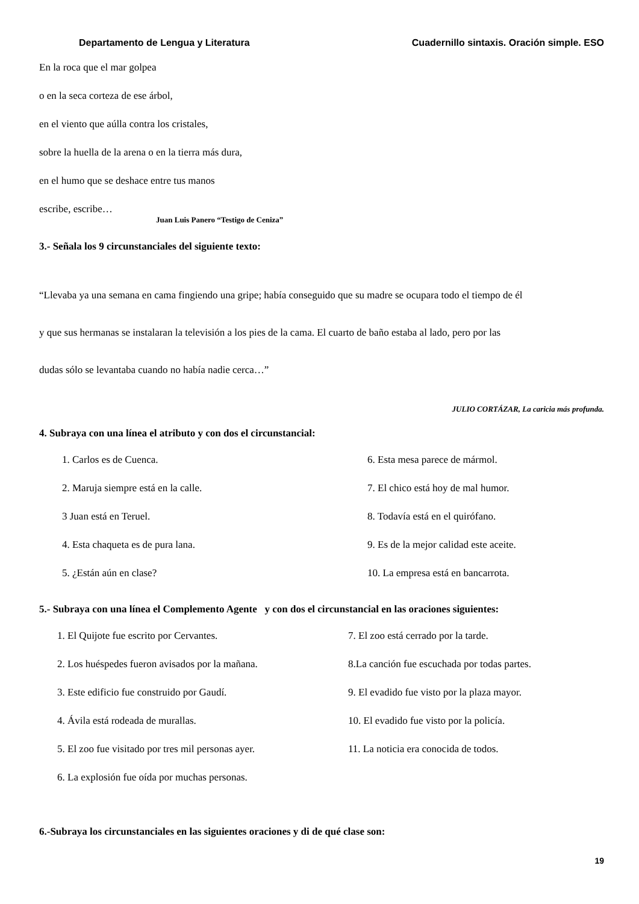Departamento de Lengua y Literatura Cuadernillo sintaxis. Oración simple. ESO
En la roca que el mar golpea
o en la seca corteza de ese árbol,
en el viento que aúlla contra los cristales,
sobre la huella de la arena o en la tierra más dura,
en el humo que se deshace entre tus manos
escribe, escribe…
Juan Luis Panero “Testigo de Ceniza”
3.- Señala los 9 circunstanciales del siguiente texto:
“Llevaba ya una semana en cama fingiendo una gripe; había conseguido que su madre se ocupara todo el tiempo de él
y que sus hermanas se instalaran la televisión a los pies de la cama. El cuarto de baño estaba al lado, pero por las
dudas sólo se levantaba cuando no había nadie cerca…”
JULIO CORTÁZAR, La caricia más profunda.
4. Subraya con una línea el atributo y con dos el circunstancial:
1. Carlos es de Cuenca.
6. Esta mesa parece de mármol.
2. Maruja siempre está en la calle.
7. El chico está hoy de mal humor.
3 Juan está en Teruel.
8. Todavía está en el quirófano.
4. Esta chaqueta es de pura lana.
9. Es de la mejor calidad este aceite.
5. ¿Están aún en clase?
10. La empresa está en bancarrota.
5.- Subraya con una línea el Complemento Agente y con dos el circunstancial en las oraciones siguientes:
1. El Quijote fue escrito por Cervantes.
7. El zoo está cerrado por la tarde.
2. Los huéspedes fueron avisados por la mañana.
8.La canción fue escuchada por todas partes.
3. Este edificio fue construido por Gaudí.
9. El evadido fue visto por la plaza mayor.
4. Ávila está rodeada de murallas.
10. El evadido fue visto por la policía.
5. El zoo fue visitado por tres mil personas ayer.
11. La noticia era conocida de todos.
6. La explosión fue oída por muchas personas.
6.-Subraya los circunstanciales en las siguientes oraciones y di de qué clase son:
19